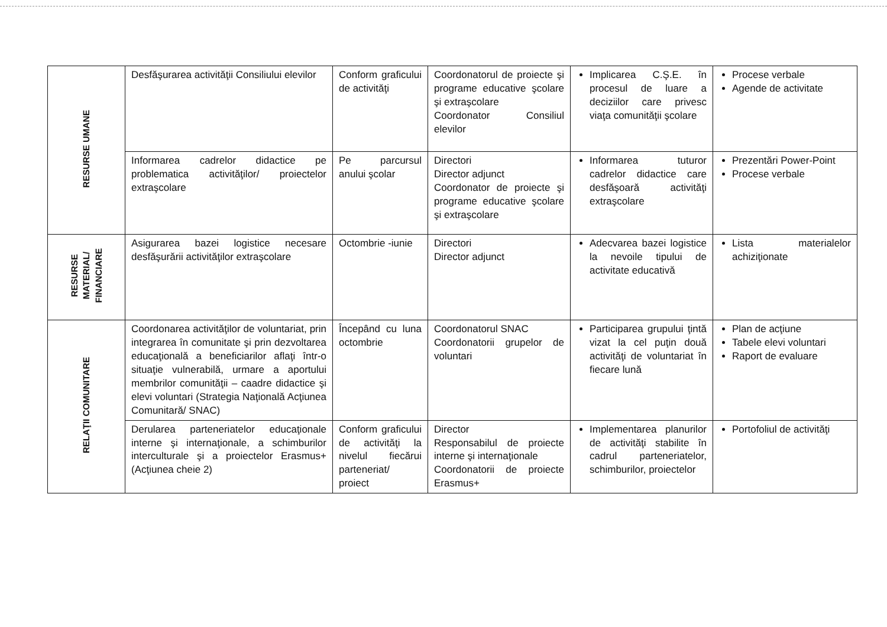| RESURSE UMANE | Desfăşurarea activităţii Consiliului elevilor | Conform graficului de activităţi | Coordonatorul de proiecte şi programe educative şcolare şi extraşcolare Coordonator Consiliul elevilor | Implicarea C.Ş.E. în procesul de luare a deciziilor care privesc viaţa comunităţii şcolare | Procese verbale Agende de activitate |
| | Informarea cadrelor didactice pe problematica activităţilor/ proiectelor extraşcolare | Pe parcursul anului şcolar | Directori Director adjunct Coordonator de proiecte şi programe educative şcolare şi extraşcolare | Informarea tuturor cadrelor didactice care desfăşoară activităţi extraşcolare | Prezentări Power-Point Procese verbale |
| RESURSE MATERIAL/ FINANCIARE | Asigurarea bazei logistice necesare desfăşurării activităţilor extraşcolare | Octombrie -iunie | Directori Director adjunct | Adecvarea bazei logistice la nevoile tipului de activitate educativă | Lista materialelor achiziţionate |
| RELAŢII COMUNITARE | Coordonarea activităţilor de voluntariat, prin integrarea în comunitate şi prin dezvoltarea educaţională a beneficiarilor aflaţi într-o situaţie vulnerabilă, urmare a aportului membrilor comunităţii – caadre didactice şi elevi voluntari (Strategia Naţională Acţiunea Comunitară/ SNAC) | Începând cu luna octombrie | Coordonatorul SNAC Coordonatorii grupelor de voluntari | Participarea grupului ţintă vizat la cel puţin două activităţi de voluntariat în fiecare lună | Plan de acţiune Tabele elevi voluntari Raport de evaluare |
| | Derularea parteneriatelor educaţionale interne şi internaţionale, a schimburilor interculturale şi a proiectelor Erasmus+ (Acţiunea cheie 2) | Conform graficului de activităţi la nivelul fiecărui parteneriat/ proiect | Director Responsabilul de proiecte interne şi internaţionale Coordonatorii de proiecte Erasmus+ | Implementarea planurilor de activităţi stabilite în cadrul parteneriatelor, schimburilor, proiectelor | Portofoliul de activităţi |